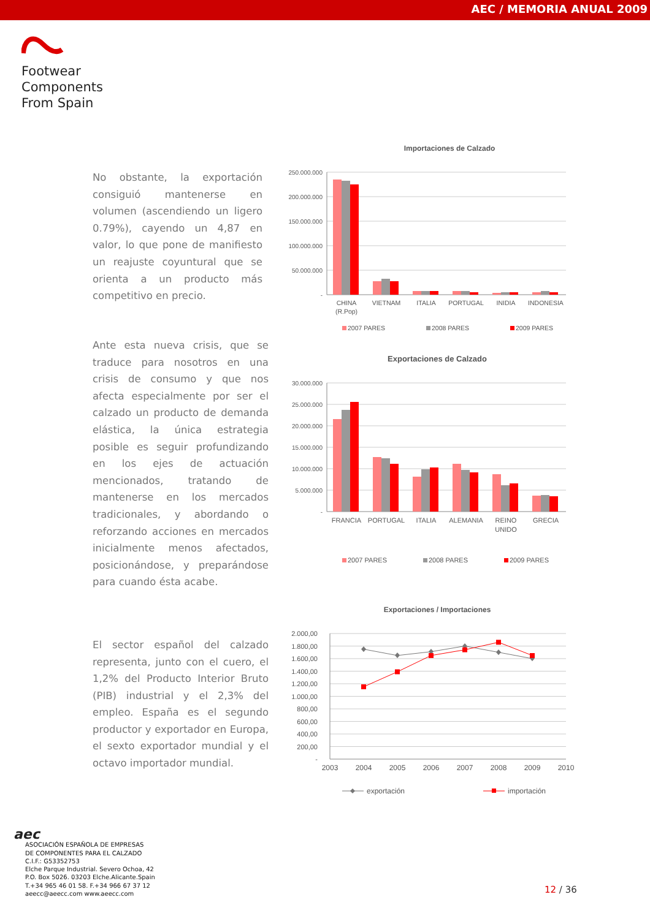AEC / MEMORIA ANUAL 2009
Footwear
Components
From Spain
No obstante, la exportación consiguió mantenerse en volumen (ascendiendo un ligero 0.79%), cayendo un 4,87 en valor, lo que pone de manifiesto un reajuste coyuntural que se orienta a un producto más competitivo en precio.
Importaciones de Calzado
250.000.000
200.000.000
150.000.000
100.000.000
50.000.000
-
CHINA
(R.Pop)
VIETNAM
ITALIA
PORTUGAL
INIDIA
INDONESIA
2007 PARES
2008 PARES
2009 PARES
Ante esta nueva crisis, que se traduce para nosotros en una crisis de consumo y que nos afecta especialmente por ser el calzado un producto de demanda elástica, la única estrategia posible es seguir profundizando en los ejes de actuación mencionados, tratando de mantenerse en los mercados tradicionales, y abordando o reforzando acciones en mercados inicialmente menos afectados, posicionándose, y preparándose para cuando ésta acabe.
Exportaciones de Calzado
30.000.000
25.000.000
20.000.000
15.000.000
10.000.000
5.000.000
-
FRANCIA
PORTUGAL
ITALIA
ALEMANIA
REINO
UNIDO
GRECIA
2007 PARES
2008 PARES
2009 PARES
El sector español del calzado representa, junto con el cuero, el 1,2% del Producto Interior Bruto (PIB) industrial y el 2,3% del empleo. España es el segundo productor y exportador en Europa, el sexto exportador mundial y el octavo importador mundial.
Exportaciones / Importaciones
2.000,00
1.800,00
1.600,00
1.400,00
1.200,00
1.000,00
800,00
600,00
400,00
200,00
-
2003
2004
2005
2006
2007
2008
2009
2010
exportación
importación
aec
ASOCIACIÓN ESPAÑOLA DE EMPRESAS
DE COMPONENTES PARA EL CALZADO
C.I.F.: G53352753
Elche Parque Industrial. Severo Ochoa, 42
P.O. Box 5026. 03203 Elche.Alicante.Spain
T.+34 965 46 01 58. F.+34 966 67 37 12
aeecc@aeecc.com www.aeecc.com
12 / 36